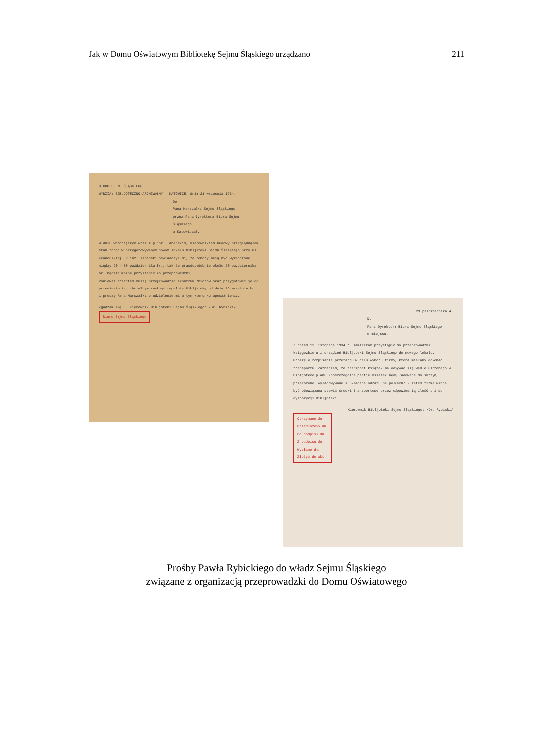Jak w Domu Oświatowym Bibliotekę Sejmu Śląskiego urządzano 211
BIURO SEJMU ŚLĄSKIEGO
WYDZIAŁ BIBLJOTECZNO-ARCHIWALNY KATOWICE, dnia 21 września 1934.
Do
Pana Marszałka Sejmu Śląskiego
przez Pana Dyrektora Biura Sejmu Śląskiego
w Katowicach.
W dniu wczorajszym wraz z p.inż. Tabeńskim, kierownikiem budowy przeglądnąłem stan robót w przygotowywanym nowym lokalu Bibljoteki Sejmu Śląskiego przy ul. Francuskiej. P.inż. Tabeński oświadczył mi, że roboty mają być wykończone między 20 - 30 października br., tak że prawdopodobnie około 20 października br. będzie można przystąpić do przeprowadzki.
Ponieważ przedtem muszę przeprowadzić skontrum zbiorów oraz przygotować je do przeniesienia, chciałbym zamknąć zupełnie Bibljotekę od dnia 26 września br. i proszę Pana Marszałka o udzielenie mi w tym kierunku upoważnienia.
Zgadzam się. Kierownik Bibljoteki Sejmu Śląskiego: /Dr. Rybicki/
Biuro Sejmu Śląskiego
29 października 4.
Do
Pana Dyrektora Biura Sejmu Śląskiego
w miejscu.
Z dniem 12 listopada 1934 r. zamierzam przystąpić do przeprowadzki księgozbioru i urządzeń Bibljoteki Sejmu Śląskiego do nowego lokalu.
Proszę o rozpisanie przetargu w celu wyboru firmy, która miałaby dokonać transportu. Zaznaczam, że transport książek ma odbywać się wedle ułożonego w Bibljotece planu /poszczególne partje książek będą ładowane do skrzyń, przełożone, wyładowywane i układane odrazu na półkach/ - zatem firma winna być obowiązana stawić środki transportowe przez odpowiednią ilość dni do dyspozycji Bibljoteki.
Kierownik Bibljoteki Sejmu Śląskiego: /Dr. Rybicki/
Otrzymano dn.
Przedłożono dn.
Do podpisu dn.
Z podpisu dn.
Wysłano dn.
Złożyć do akt
Prośby Pawła Rybickiego do władz Sejmu Śląskiego
związane z organizacją przeprowadzki do Domu Oświatowego